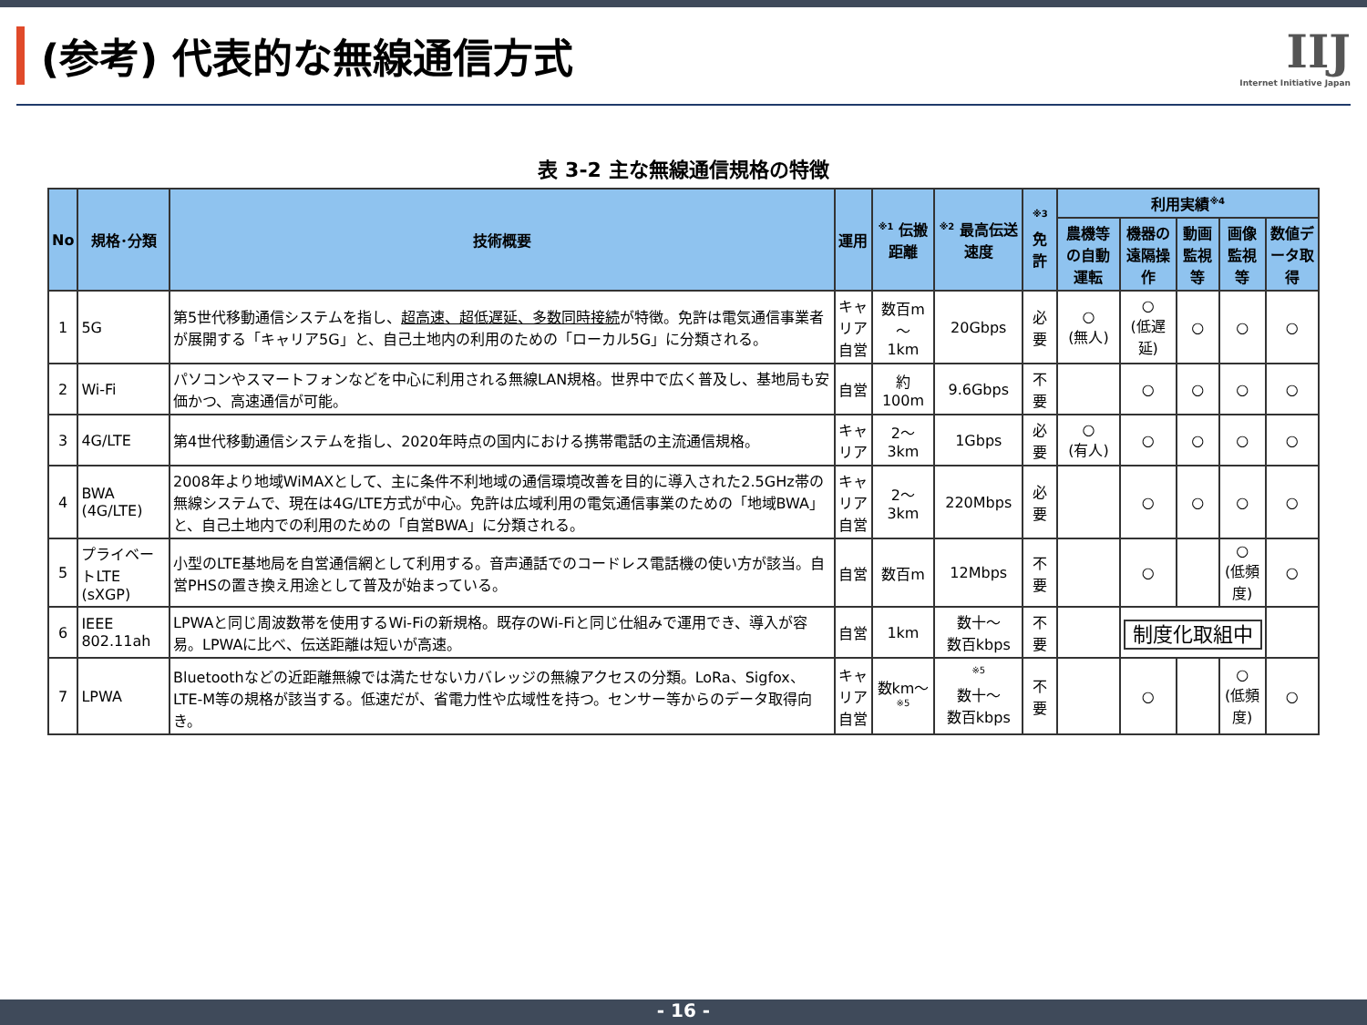(参考) 代表的な無線通信方式 IIJ
Internet Initiative Japan
表 3-2 主な無線通信規格の特徴
| No | 規格･分類 | 技術概要 | 運用 | <sup>※1</sup> 伝搬距離 | <sup>※2</sup> 最高伝送速度 | <sup>※3</sup> 免許 | 利用実績<sup>※4</sup> | | | | |
| --- | --- | --- | --- | --- | --- | --- | --- | --- | --- | --- | --- |
| | | | | | | | 農機等の自動運転 | 機器の遠隔操作 | 動画監視等 | 画像監視等 | 数値データ取得 |
| 1 | 5G | 第5世代移動通信システムを指し、 超高速、超低遅延、多数同時接続 が特徴。免許は電気通信事業者が展開する「キャリア5G」と、自己土地内の利用のための「ローカル5G」に分類される。 | キャリア 自営 | 数百m ～ 1km | 20Gbps | 必要 | ○ (無人) | ○ (低遅延) | ○ | ○ | ○ |
| 2 | Wi-Fi | パソコンやスマートフォンなどを中心に利用される無線LAN規格。世界中で広く普及し、基地局も安価かつ、高速通信が可能。 | 自営 | 約100m | 9.6Gbps | 不要 | | ○ | ○ | ○ | ○ |
| 3 | 4G/LTE | 第4世代移動通信システムを指し、2020年時点の国内における携帯電話の主流通信規格。 | キャリア | 2～3km | 1Gbps | 必要 | ○ (有人) | ○ | ○ | ○ | ○ |
| 4 | BWA (4G/LTE) | 2008年より地域WiMAXとして、主に条件不利地域の通信環境改善を目的に導入された2.5GHz帯の無線システムで、現在は4G/LTE方式が中心。免許は広域利用の電気通信事業のための「地域BWA」と、自己土地内での利用のための「自営BWA」に分類される。 | キャリア 自営 | 2～3km | 220Mbps | 必要 | | ○ | ○ | ○ | ○ |
| 5 | プライベートLTE (sXGP) | 小型のLTE基地局を自営通信網として利用する。音声通話でのコードレス電話機の使い方が該当。自営PHSの置き換え用途として普及が始まっている。 | 自営 | 数百m | 12Mbps | 不要 | | ○ | | ○ (低頻度) | ○ |
| 6 | IEEE 802.11ah | LPWAと同じ周波数帯を使用するWi-Fiの新規格。既存のWi-Fiと同じ仕組みで運用でき、導入が容易。LPWAに比べ、伝送距離は短いが高速。 | 自営 | 1km | 数十～ 数百kbps | 不要 | | 制度化取組中 | | | |
| 7 | LPWA | Bluetoothなどの近距離無線では満たせないカバレッジの無線アクセスの分類。LoRa、Sigfox、LTE-M等の規格が該当する。低速だが、省電力性や広域性を持つ。センサー等からのデータ取得向き。 | キャリア 自営 | 数km～<sup>※5</sup> | <sup>※5</sup> 数十～ 数百kbps | 不要 | | ○ | | ○ (低頻度) | ○ |
- 16 -